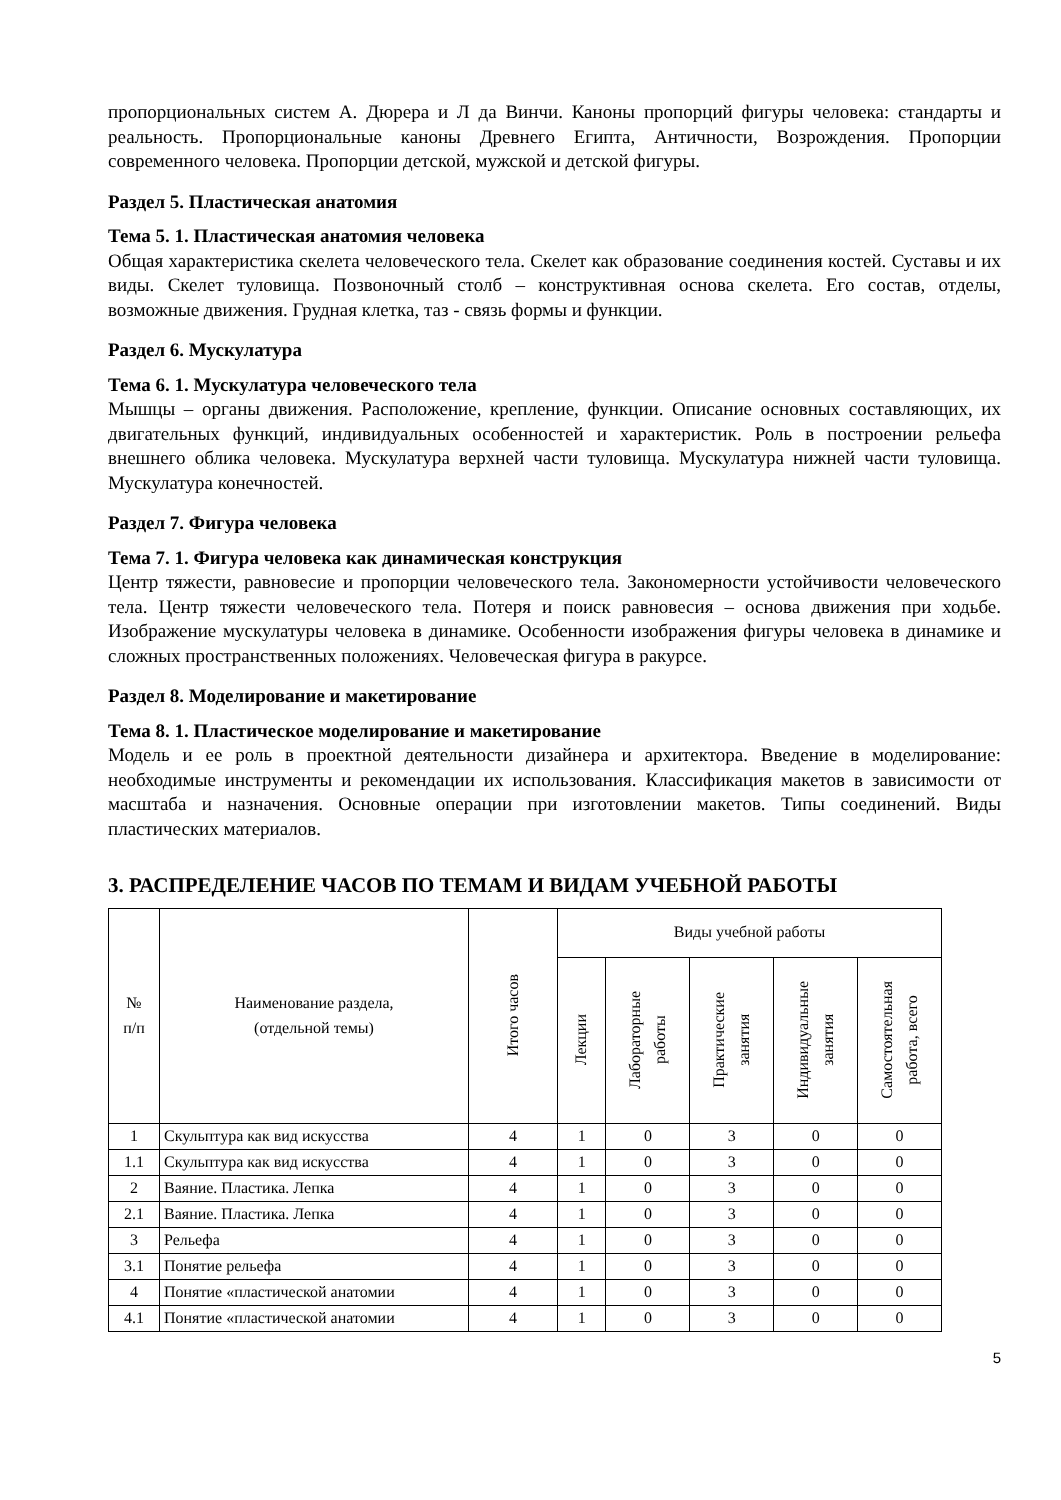пропорциональных систем А. Дюрера и Л да Винчи. Каноны пропорций фигуры человека: стандарты и реальность. Пропорциональные каноны Древнего Египта, Античности, Возрождения. Пропорции современного человека. Пропорции детской, мужской и детской фигуры.
Раздел 5. Пластическая анатомия
Тема 5. 1. Пластическая анатомия человека
Общая характеристика скелета человеческого тела. Скелет как образование соединения костей. Суставы и их виды. Скелет туловища. Позвоночный столб – конструктивная основа скелета. Его состав, отделы, возможные движения. Грудная клетка, таз - связь формы и функции.
Раздел 6. Мускулатура
Тема 6. 1. Мускулатура человеческого тела
Мышцы – органы движения. Расположение, крепление, функции. Описание основных составляющих, их двигательных функций, индивидуальных особенностей и характеристик. Роль в построении рельефа внешнего облика человека. Мускулатура верхней части туловища. Мускулатура нижней части туловища. Мускулатура конечностей.
Раздел 7. Фигура человека
Тема 7. 1. Фигура человека как динамическая конструкция
Центр тяжести, равновесие и пропорции человеческого тела. Закономерности устойчивости человеческого тела. Центр тяжести человеческого тела. Потеря и поиск равновесия – основа движения при ходьбе. Изображение мускулатуры человека в динамике. Особенности изображения фигуры человека в динамике и сложных пространственных положениях. Человеческая фигура в ракурсе.
Раздел 8. Моделирование и макетирование
Тема 8. 1. Пластическое моделирование и макетирование
Модель и ее роль в проектной деятельности дизайнера и архитектора. Введение в моделирование: необходимые инструменты и рекомендации их использования. Классификация макетов в зависимости от масштаба и назначения. Основные операции при изготовлении макетов. Типы соединений. Виды пластических материалов.
3. РАСПРЕДЕЛЕНИЕ ЧАСОВ ПО ТЕМАМ И ВИДАМ УЧЕБНОЙ РАБОТЫ
| № п/п | Наименование раздела, (отдельной темы) | Итого часов | Виды учебной работы | | | | |
| --- | --- | --- | --- | --- | --- | --- | --- |
| | | | Лекции | Лабораторные работы | Практические занятия | Индивидуальные занятия | Самостоятельная работа, всего |
| 1 | Скульптура как вид искусства | 4 | 1 | 0 | 3 | 0 | 0 |
| 1.1 | Скульптура как вид искусства | 4 | 1 | 0 | 3 | 0 | 0 |
| 2 | Ваяние. Пластика. Лепка | 4 | 1 | 0 | 3 | 0 | 0 |
| 2.1 | Ваяние. Пластика. Лепка | 4 | 1 | 0 | 3 | 0 | 0 |
| 3 | Рельефа | 4 | 1 | 0 | 3 | 0 | 0 |
| 3.1 | Понятие рельефа | 4 | 1 | 0 | 3 | 0 | 0 |
| 4 | Понятие «пластической анатомии | 4 | 1 | 0 | 3 | 0 | 0 |
| 4.1 | Понятие «пластической анатомии | 4 | 1 | 0 | 3 | 0 | 0 |
5